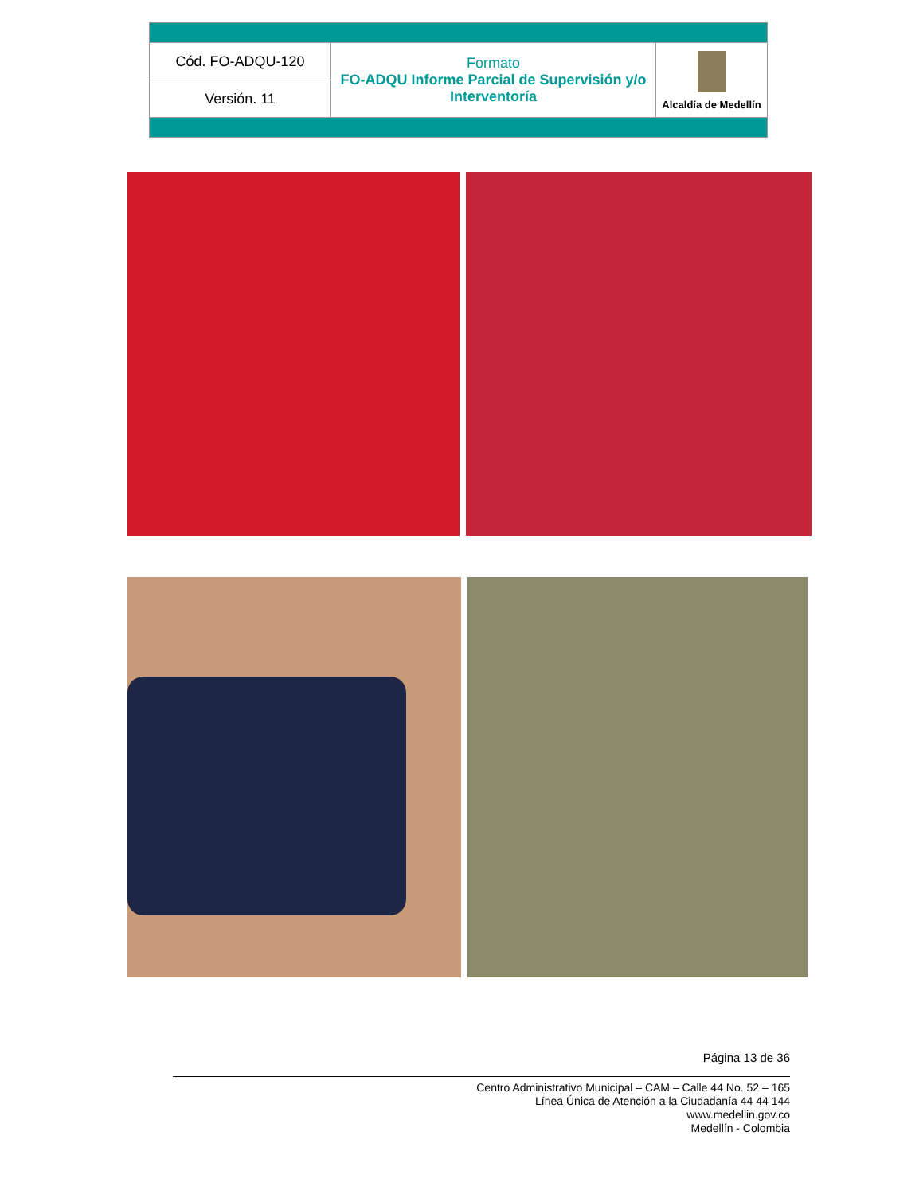| Cód. FO-ADQU-120 | Formato FO-ADQU Informe Parcial de Supervisión y/o Interventoría | Alcaldía de Medellín |
| Versión. 11 | | |
Página 13 de 36
Centro Administrativo Municipal – CAM – Calle 44 No. 52 – 165
Línea Única de Atención a la Ciudadanía 44 44 144
www.medellin.gov.co
Medellín - Colombia